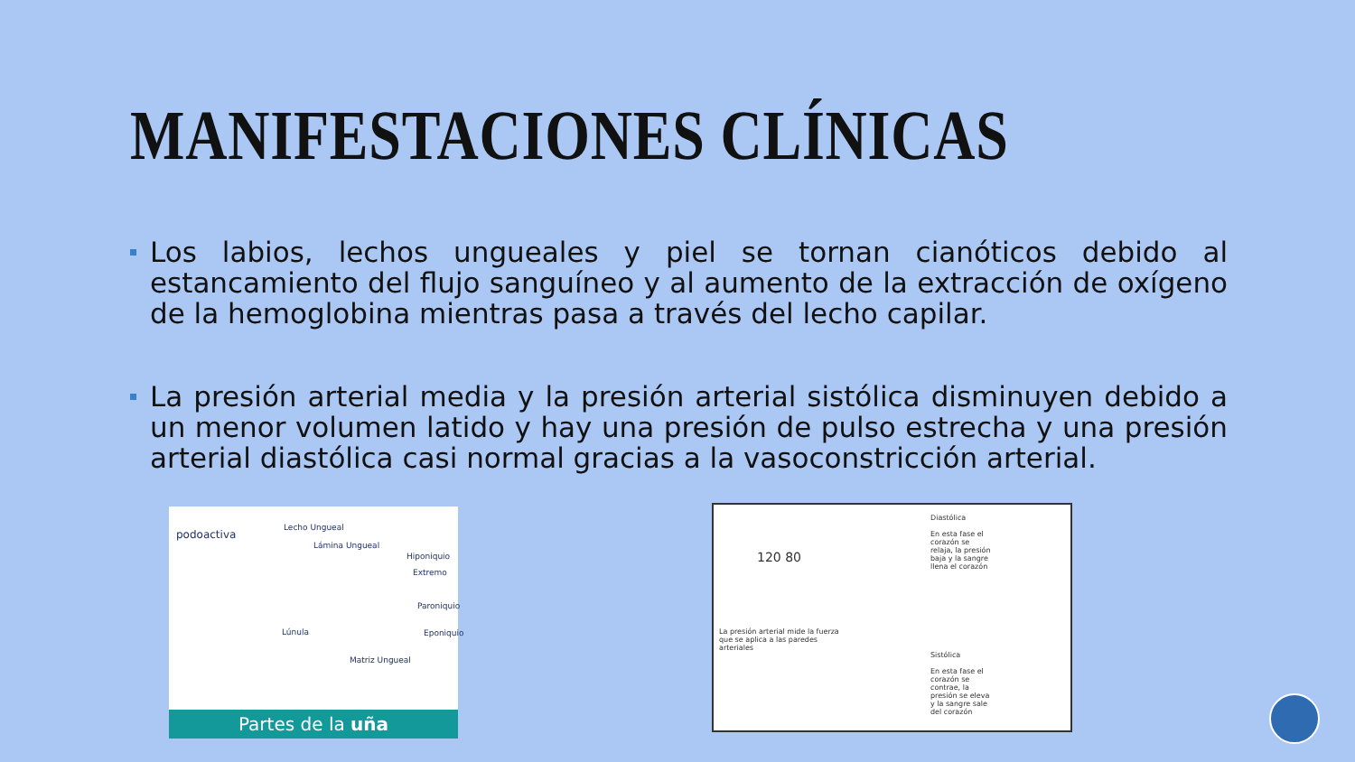MANIFESTACIONES CLÍNICAS
Los labios, lechos ungueales y piel se tornan cianóticos debido al estancamiento del flujo sanguíneo y al aumento de la extracción de oxígeno de la hemoglobina mientras pasa a través del lecho capilar.
La presión arterial media y la presión arterial sistólica disminuyen debido a un menor volumen latido y hay una presión de pulso estrecha y una presión arterial diastólica casi normal gracias a la vasoconstricción arterial.
podoactiva
Lecho Ungueal
Lámina Ungueal
Hiponiquio
Extremo
Paroniquio
Lúnula Eponiquio
Matriz Ungueal
Partes de la uña
120 80
Diastólica
En esta fase el corazón se relaja, la presión baja y la sangre llena el corazón
La presión arterial mide la fuerza que se aplica a las paredes arteriales
Sistólica
En esta fase el corazón se contrae, la presión se eleva y la sangre sale del corazón